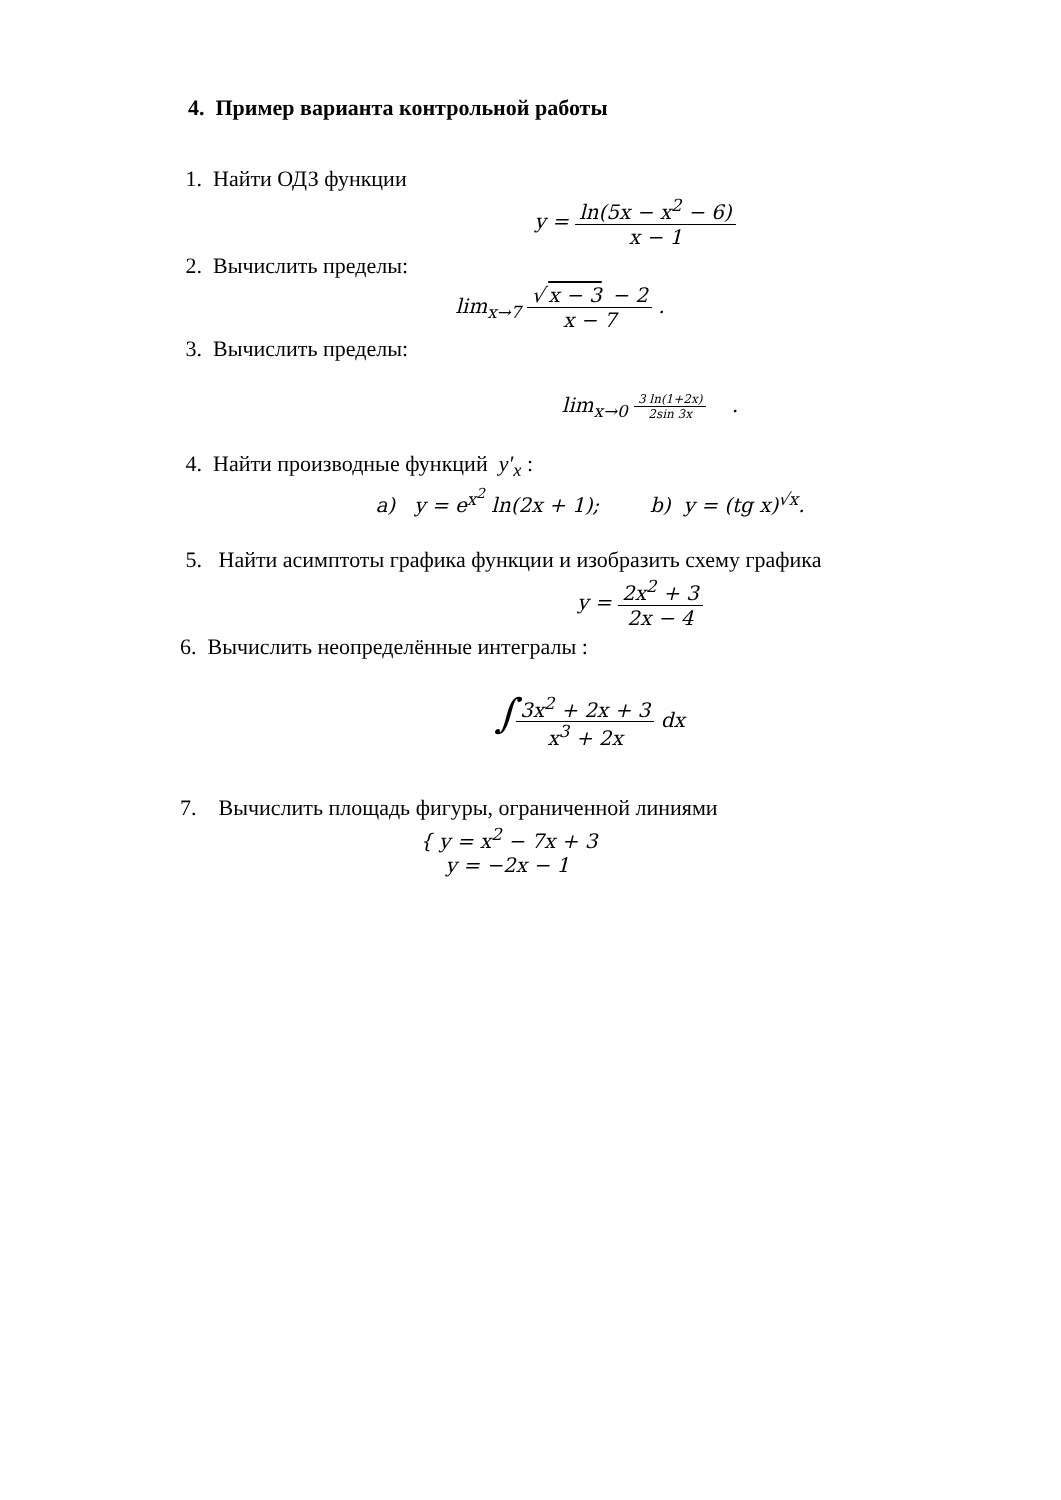4. Пример варианта контрольной работы
1. Найти ОДЗ функции
y = ln(5x − x<sup>2</sup> − 6) x − 1
2. Вычислить пределы:
lim<sub>x→7</sub> √ x − 3 − 2 x − 7 .
3. Вычислить пределы:
lim<sub>x→0</sub> 3 ln(1+2x) 2sin 3x .
4. Найти производные функций y′<sub>x</sub> :
a) y = e<sup>x<sup>2</sup></sup> ln(2x + 1); b) y = (tg x)<sup>√x</sup>.
5. Найти асимптоты графика функции и изобразить схему графика
y = 2x<sup>2</sup> + 3 2x − 4
6. Вычислить неопределённые интегралы :
∫3x<sup>2</sup> + 2x + 3 x<sup>3</sup> + 2x dx
7. Вычислить площадь фигуры, ограниченной линиями
{ y = x<sup>2</sup> − 7x + 3
y = −2x − 1